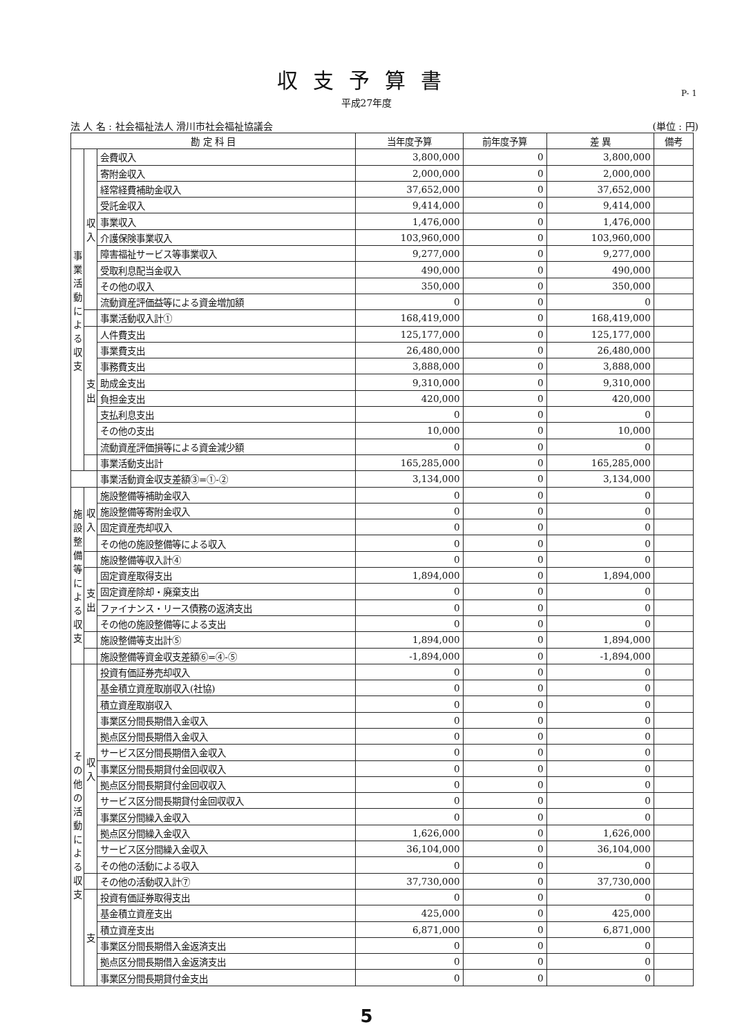収支予算書
平成27年度
P- 1
法 人 名 : 社会福祉法人 滑川市社会福祉協議会 (単位 : 円)
| 勘 定 科 目 | | | 当年度予算 | 前年度予算 | 差 異 | 備考 |
| --- | --- | --- | --- | --- | --- | --- |
| 事業活動による収支 | 収入 | 会費収入 | 3,800,000 | 0 | 3,800,000 | |
| | | 寄附金収入 | 2,000,000 | 0 | 2,000,000 | |
| | | 経常経費補助金収入 | 37,652,000 | 0 | 37,652,000 | |
| | | 受託金収入 | 9,414,000 | 0 | 9,414,000 | |
| | | 事業収入 | 1,476,000 | 0 | 1,476,000 | |
| | | 介護保険事業収入 | 103,960,000 | 0 | 103,960,000 | |
| | | 障害福祉サービス等事業収入 | 9,277,000 | 0 | 9,277,000 | |
| | | 受取利息配当金収入 | 490,000 | 0 | 490,000 | |
| | | その他の収入 | 350,000 | 0 | 350,000 | |
| | | 流動資産評価益等による資金増加額 | 0 | 0 | 0 | |
| | | 事業活動収入計① | 168,419,000 | 0 | 168,419,000 | |
| | 支出 | 人件費支出 | 125,177,000 | 0 | 125,177,000 | |
| | | 事業費支出 | 26,480,000 | 0 | 26,480,000 | |
| | | 事務費支出 | 3,888,000 | 0 | 3,888,000 | |
| | | 助成金支出 | 9,310,000 | 0 | 9,310,000 | |
| | | 負担金支出 | 420,000 | 0 | 420,000 | |
| | | 支払利息支出 | 0 | 0 | 0 | |
| | | その他の支出 | 10,000 | 0 | 10,000 | |
| | | 流動資産評価損等による資金減少額 | 0 | 0 | 0 | |
| | | 事業活動支出計 | 165,285,000 | 0 | 165,285,000 | |
| | | 事業活動資金収支差額③=①-② | 3,134,000 | 0 | 3,134,000 | |
| 施設整備等による収支 | 収入 | 施設整備等補助金収入 | 0 | 0 | 0 | |
| | | 施設整備等寄附金収入 | 0 | 0 | 0 | |
| | | 固定資産売却収入 | 0 | 0 | 0 | |
| | | その他の施設整備等による収入 | 0 | 0 | 0 | |
| | | 施設整備等収入計④ | 0 | 0 | 0 | |
| | 支出 | 固定資産取得支出 | 1,894,000 | 0 | 1,894,000 | |
| | | 固定資産除却・廃棄支出 | 0 | 0 | 0 | |
| | | ファイナンス・リース債務の返済支出 | 0 | 0 | 0 | |
| | | その他の施設整備等による支出 | 0 | 0 | 0 | |
| | | 施設整備等支出計⑤ | 1,894,000 | 0 | 1,894,000 | |
| | | 施設整備等資金収支差額⑥=④-⑤ | -1,894,000 | 0 | -1,894,000 | |
| その他の活動による収支 | 収入 | 投資有価証券売却収入 | 0 | 0 | 0 | |
| | | 基金積立資産取崩収入(社協) | 0 | 0 | 0 | |
| | | 積立資産取崩収入 | 0 | 0 | 0 | |
| | | 事業区分間長期借入金収入 | 0 | 0 | 0 | |
| | | 拠点区分間長期借入金収入 | 0 | 0 | 0 | |
| | | サービス区分間長期借入金収入 | 0 | 0 | 0 | |
| | | 事業区分間長期貸付金回収収入 | 0 | 0 | 0 | |
| | | 拠点区分間長期貸付金回収収入 | 0 | 0 | 0 | |
| | | サービス区分間長期貸付金回収収入 | 0 | 0 | 0 | |
| | | 事業区分間繰入金収入 | 0 | 0 | 0 | |
| | | 拠点区分間繰入金収入 | 1,626,000 | 0 | 1,626,000 | |
| | | サービス区分間繰入金収入 | 36,104,000 | 0 | 36,104,000 | |
| | | その他の活動による収入 | 0 | 0 | 0 | |
| | | その他の活動収入計⑦ | 37,730,000 | 0 | 37,730,000 | |
| | 支 | 投資有価証券取得支出 | 0 | 0 | 0 | |
| | | 基金積立資産支出 | 425,000 | 0 | 425,000 | |
| | | 積立資産支出 | 6,871,000 | 0 | 6,871,000 | |
| | | 事業区分間長期借入金返済支出 | 0 | 0 | 0 | |
| | | 拠点区分間長期借入金返済支出 | 0 | 0 | 0 | |
| | | 事業区分間長期貸付金支出 | 0 | 0 | 0 | |
5